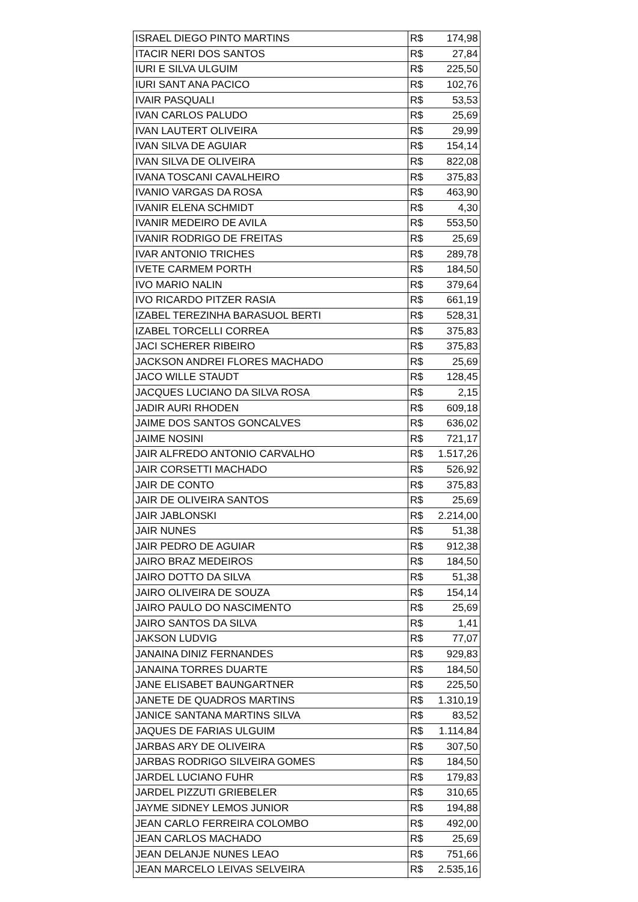| ISRAEL DIEGO PINTO MARTINS | R$ | 174,98 |
| ITACIR NERI DOS SANTOS | R$ | 27,84 |
| IURI E SILVA ULGUIM | R$ | 225,50 |
| IURI SANT ANA PACICO | R$ | 102,76 |
| IVAIR PASQUALI | R$ | 53,53 |
| IVAN CARLOS PALUDO | R$ | 25,69 |
| IVAN LAUTERT OLIVEIRA | R$ | 29,99 |
| IVAN SILVA DE AGUIAR | R$ | 154,14 |
| IVAN SILVA DE OLIVEIRA | R$ | 822,08 |
| IVANA TOSCANI CAVALHEIRO | R$ | 375,83 |
| IVANIO VARGAS DA ROSA | R$ | 463,90 |
| IVANIR ELENA SCHMIDT | R$ | 4,30 |
| IVANIR MEDEIRO DE AVILA | R$ | 553,50 |
| IVANIR RODRIGO DE FREITAS | R$ | 25,69 |
| IVAR ANTONIO TRICHES | R$ | 289,78 |
| IVETE CARMEM PORTH | R$ | 184,50 |
| IVO MARIO NALIN | R$ | 379,64 |
| IVO RICARDO PITZER RASIA | R$ | 661,19 |
| IZABEL TEREZINHA BARASUOL BERTI | R$ | 528,31 |
| IZABEL TORCELLI CORREA | R$ | 375,83 |
| JACI SCHERER RIBEIRO | R$ | 375,83 |
| JACKSON ANDREI FLORES MACHADO | R$ | 25,69 |
| JACO WILLE STAUDT | R$ | 128,45 |
| JACQUES LUCIANO DA SILVA ROSA | R$ | 2,15 |
| JADIR AURI RHODEN | R$ | 609,18 |
| JAIME DOS SANTOS GONCALVES | R$ | 636,02 |
| JAIME NOSINI | R$ | 721,17 |
| JAIR ALFREDO ANTONIO CARVALHO | R$ | 1.517,26 |
| JAIR CORSETTI MACHADO | R$ | 526,92 |
| JAIR DE CONTO | R$ | 375,83 |
| JAIR DE OLIVEIRA SANTOS | R$ | 25,69 |
| JAIR JABLONSKI | R$ | 2.214,00 |
| JAIR NUNES | R$ | 51,38 |
| JAIR PEDRO DE AGUIAR | R$ | 912,38 |
| JAIRO BRAZ MEDEIROS | R$ | 184,50 |
| JAIRO DOTTO DA SILVA | R$ | 51,38 |
| JAIRO OLIVEIRA DE SOUZA | R$ | 154,14 |
| JAIRO PAULO DO NASCIMENTO | R$ | 25,69 |
| JAIRO SANTOS DA SILVA | R$ | 1,41 |
| JAKSON LUDVIG | R$ | 77,07 |
| JANAINA DINIZ FERNANDES | R$ | 929,83 |
| JANAINA TORRES DUARTE | R$ | 184,50 |
| JANE ELISABET BAUNGARTNER | R$ | 225,50 |
| JANETE DE QUADROS MARTINS | R$ | 1.310,19 |
| JANICE SANTANA MARTINS SILVA | R$ | 83,52 |
| JAQUES DE FARIAS ULGUIM | R$ | 1.114,84 |
| JARBAS ARY DE OLIVEIRA | R$ | 307,50 |
| JARBAS RODRIGO SILVEIRA GOMES | R$ | 184,50 |
| JARDEL LUCIANO FUHR | R$ | 179,83 |
| JARDEL PIZZUTI GRIEBELER | R$ | 310,65 |
| JAYME SIDNEY LEMOS JUNIOR | R$ | 194,88 |
| JEAN CARLO FERREIRA COLOMBO | R$ | 492,00 |
| JEAN CARLOS MACHADO | R$ | 25,69 |
| JEAN DELANJE NUNES LEAO | R$ | 751,66 |
| JEAN MARCELO LEIVAS SELVEIRA | R$ | 2.535,16 |